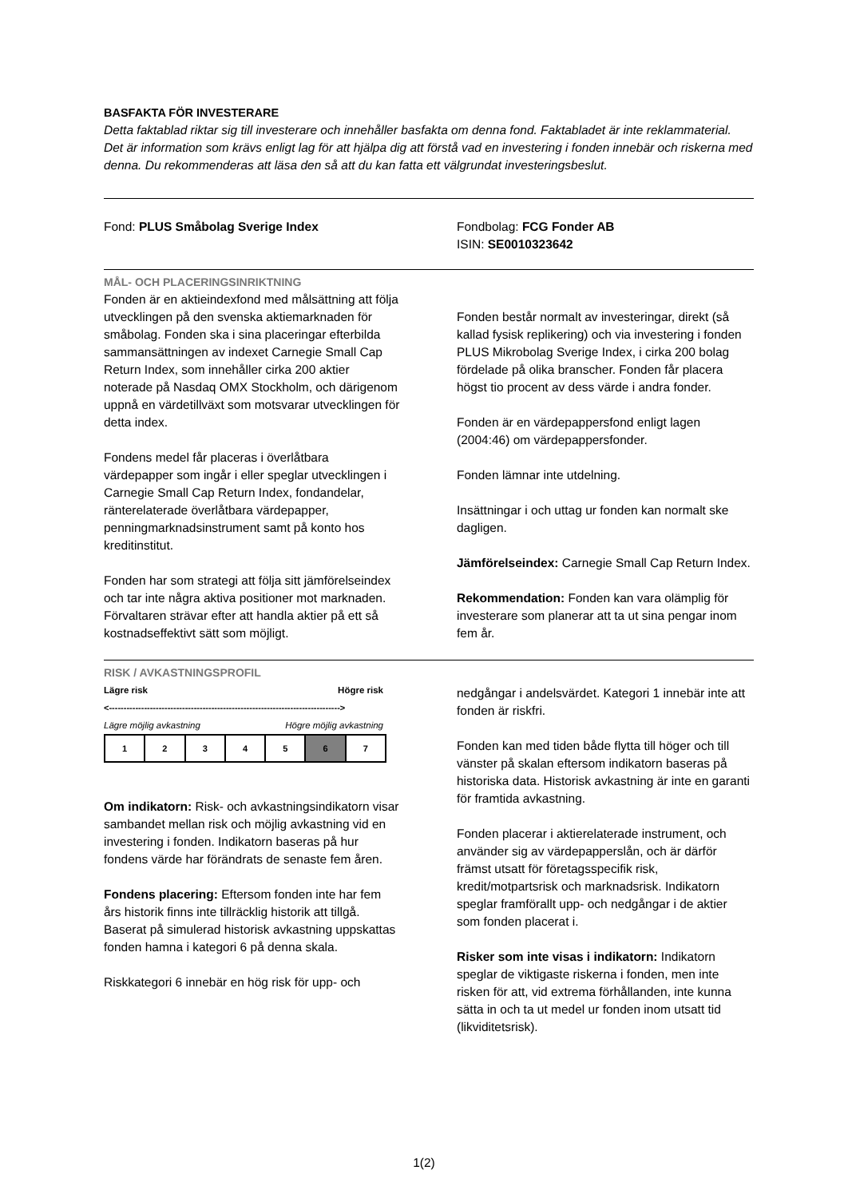BASFAKTA FÖR INVESTERARE
Detta faktablad riktar sig till investerare och innehåller basfakta om denna fond. Faktabladet är inte reklammaterial. Det är information som krävs enligt lag för att hjälpa dig att förstå vad en investering i fonden innebär och riskerna med denna. Du rekommenderas att läsa den så att du kan fatta ett välgrundat investeringsbeslut.
Fond: PLUS Småbolag Sverige Index
Fondbolag: FCG Fonder AB
ISIN: SE0010323642
MÅL- OCH PLACERINGSINRIKTNING
Fonden är en aktieindexfond med målsättning att följa utvecklingen på den svenska aktiemarknaden för småbolag. Fonden ska i sina placeringar efterbilda sammansättningen av indexet Carnegie Small Cap Return Index, som innehåller cirka 200 aktier noterade på Nasdaq OMX Stockholm, och därigenom uppnå en värdetillväxt som motsvarar utvecklingen för detta index.
Fondens medel får placeras i överlåtbara värdepapper som ingår i eller speglar utvecklingen i Carnegie Small Cap Return Index, fondandelar, ränterelaterade överlåtbara värdepapper, penningmarknadsinstrument samt på konto hos kreditinstitut.
Fonden har som strategi att följa sitt jämförelseindex och tar inte några aktiva positioner mot marknaden. Förvaltaren strävar efter att handla aktier på ett så kostnadseffektivt sätt som möjligt.
Fonden består normalt av investeringar, direkt (så kallad fysisk replikering) och via investering i fonden PLUS Mikrobolag Sverige Index, i cirka 200 bolag fördelade på olika branscher. Fonden får placera högst tio procent av dess värde i andra fonder.
Fonden är en värdepappersfond enligt lagen (2004:46) om värdepappersfonder.
Fonden lämnar inte utdelning.
Insättningar i och uttag ur fonden kan normalt ske dagligen.
Jämförelseindex: Carnegie Small Cap Return Index.
Rekommendation: Fonden kan vara olämplig för investerare som planerar att ta ut sina pengar inom fem år.
RISK / AVKASTNINGSPROFIL
Lägre risk Högre risk
<------------------------------------------------------------------------------->
Lägre möjlig avkastning Högre möjlig avkastning
| 1 | 2 | 3 | 4 | 5 | 6 | 7 |
Om indikatorn: Risk- och avkastningsindikatorn visar sambandet mellan risk och möjlig avkastning vid en investering i fonden. Indikatorn baseras på hur fondens värde har förändrats de senaste fem åren.
Fondens placering: Eftersom fonden inte har fem års historik finns inte tillräcklig historik att tillgå. Baserat på simulerad historisk avkastning uppskattas fonden hamna i kategori 6 på denna skala.
Riskkategori 6 innebär en hög risk för upp- och
nedgångar i andelsvärdet. Kategori 1 innebär inte att fonden är riskfri.
Fonden kan med tiden både flytta till höger och till vänster på skalan eftersom indikatorn baseras på historiska data. Historisk avkastning är inte en garanti för framtida avkastning.
Fonden placerar i aktierelaterade instrument, och använder sig av värdepapperslån, och är därför främst utsatt för företagsspecifik risk, kredit/motpartsrisk och marknadsrisk. Indikatorn speglar framförallt upp- och nedgångar i de aktier som fonden placerat i.
Risker som inte visas i indikatorn: Indikatorn speglar de viktigaste riskerna i fonden, men inte risken för att, vid extrema förhållanden, inte kunna sätta in och ta ut medel ur fonden inom utsatt tid (likviditetsrisk).
1(2)